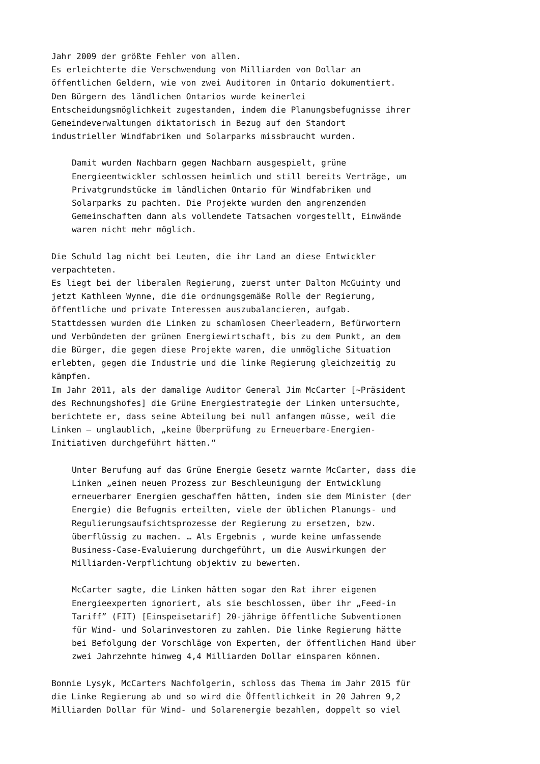Jahr 2009 der größte Fehler von allen.
Es erleichterte die Verschwendung von Milliarden von Dollar an
öffentlichen Geldern, wie von zwei Auditoren in Ontario dokumentiert.
Den Bürgern des ländlichen Ontarios wurde keinerlei
Entscheidungsmöglichkeit zugestanden, indem die Planungsbefugnisse ihrer
Gemeindeverwaltungen diktatorisch in Bezug auf den Standort
industrieller Windfabriken und Solarparks missbraucht wurden.
Damit wurden Nachbarn gegen Nachbarn ausgespielt, grüne
Energieentwickler schlossen heimlich und still bereits Verträge, um
Privatgrundstücke im ländlichen Ontario für Windfabriken und
Solarparks zu pachten. Die Projekte wurden den angrenzenden
Gemeinschaften dann als vollendete Tatsachen vorgestellt, Einwände
waren nicht mehr möglich.
Die Schuld lag nicht bei Leuten, die ihr Land an diese Entwickler
verpachteten.
Es liegt bei der liberalen Regierung, zuerst unter Dalton McGuinty und
jetzt Kathleen Wynne, die die ordnungsgemäße Rolle der Regierung,
öffentliche und private Interessen auszubalancieren, aufgab.
Stattdessen wurden die Linken zu schamlosen Cheerleadern, Befürwortern
und Verbündeten der grünen Energiewirtschaft, bis zu dem Punkt, an dem
die Bürger, die gegen diese Projekte waren, die unmögliche Situation
erlebten, gegen die Industrie und die linke Regierung gleichzeitig zu
kämpfen.
Im Jahr 2011, als der damalige Auditor General Jim McCarter [~Präsident
des Rechnungshofes] die Grüne Energiestrategie der Linken untersuchte,
berichtete er, dass seine Abteilung bei null anfangen müsse, weil die
Linken – unglaublich, „keine Überprüfung zu Erneuerbare-Energien-
Initiativen durchgeführt hätten.“
Unter Berufung auf das Grüne Energie Gesetz warnte McCarter, dass die
Linken „einen neuen Prozess zur Beschleunigung der Entwicklung
erneuerbarer Energien geschaffen hätten, indem sie dem Minister (der
Energie) die Befugnis erteilten, viele der üblichen Planungs- und
Regulierungsaufsichtsprozesse der Regierung zu ersetzen, bzw.
überflüssig zu machen. … Als Ergebnis , wurde keine umfassende
Business-Case-Evaluierung durchgeführt, um die Auswirkungen der
Milliarden-Verpflichtung objektiv zu bewerten.
McCarter sagte, die Linken hätten sogar den Rat ihrer eigenen
Energieexperten ignoriert, als sie beschlossen, über ihr „Feed-in
Tariff” (FIT) [Einspeisetarif] 20-jährige öffentliche Subventionen
für Wind- und Solarinvestoren zu zahlen. Die linke Regierung hätte
bei Befolgung der Vorschläge von Experten, der öffentlichen Hand über
zwei Jahrzehnte hinweg 4,4 Milliarden Dollar einsparen können.
Bonnie Lysyk, McCarters Nachfolgerin, schloss das Thema im Jahr 2015 für
die Linke Regierung ab und so wird die Öffentlichkeit in 20 Jahren 9,2
Milliarden Dollar für Wind- und Solarenergie bezahlen, doppelt so viel